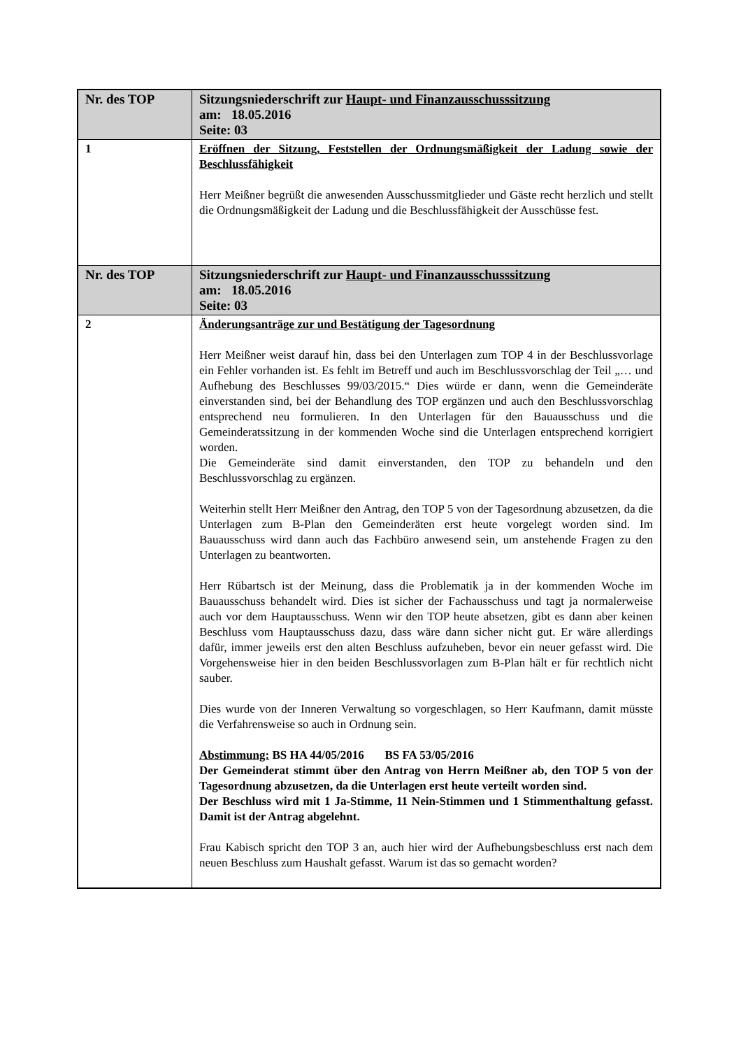| Nr. des TOP | Sitzungsniederschrift zur Haupt- und Finanzausschusssitzung am: 18.05.2016 Seite: 03 |
| 1 | Eröffnen der Sitzung, Feststellen der Ordnungsmäßigkeit der Ladung sowie der Beschlussfähigkeit Herr Meißner begrüßt die anwesenden Ausschussmitglieder und Gäste recht herzlich und stellt die Ordnungsmäßigkeit der Ladung und die Beschlussfähigkeit der Ausschüsse fest. |
| Nr. des TOP | Sitzungsniederschrift zur Haupt- und Finanzausschusssitzung am: 18.05.2016 Seite: 03 |
| 2 | Änderungsanträge zur und Bestätigung der Tagesordnung Herr Meißner weist darauf hin, dass bei den Unterlagen zum TOP 4 in der Beschlussvorlage ein Fehler vorhanden ist. Es fehlt im Betreff und auch im Beschlussvorschlag der Teil „… und Aufhebung des Beschlusses 99/03/2015.“ Dies würde er dann, wenn die Gemeinderäte einverstanden sind, bei der Behandlung des TOP ergänzen und auch den Beschlussvorschlag entsprechend neu formulieren. In den Unterlagen für den Bauausschuss und die Gemeinderatssitzung in der kommenden Woche sind die Unterlagen entsprechend korrigiert worden. Die Gemeinderäte sind damit einverstanden, den TOP zu behandeln und den Beschlussvorschlag zu ergänzen. Weiterhin stellt Herr Meißner den Antrag, den TOP 5 von der Tagesordnung abzusetzen, da die Unterlagen zum B-Plan den Gemeinderäten erst heute vorgelegt worden sind. Im Bauausschuss wird dann auch das Fachbüro anwesend sein, um anstehende Fragen zu den Unterlagen zu beantworten. Herr Rübartsch ist der Meinung, dass die Problematik ja in der kommenden Woche im Bauausschuss behandelt wird. Dies ist sicher der Fachausschuss und tagt ja normalerweise auch vor dem Hauptausschuss. Wenn wir den TOP heute absetzen, gibt es dann aber keinen Beschluss vom Hauptausschuss dazu, dass wäre dann sicher nicht gut. Er wäre allerdings dafür, immer jeweils erst den alten Beschluss aufzuheben, bevor ein neuer gefasst wird. Die Vorgehensweise hier in den beiden Beschlussvorlagen zum B-Plan hält er für rechtlich nicht sauber. Dies wurde von der Inneren Verwaltung so vorgeschlagen, so Herr Kaufmann, damit müsste die Verfahrensweise so auch in Ordnung sein. Abstimmung: BS HA 44/05/2016 BS FA 53/05/2016 Der Gemeinderat stimmt über den Antrag von Herrn Meißner ab, den TOP 5 von der Tagesordnung abzusetzen, da die Unterlagen erst heute verteilt worden sind. Der Beschluss wird mit 1 Ja-Stimme, 11 Nein-Stimmen und 1 Stimmenthaltung gefasst. Damit ist der Antrag abgelehnt. Frau Kabisch spricht den TOP 3 an, auch hier wird der Aufhebungsbeschluss erst nach dem neuen Beschluss zum Haushalt gefasst. Warum ist das so gemacht worden? |